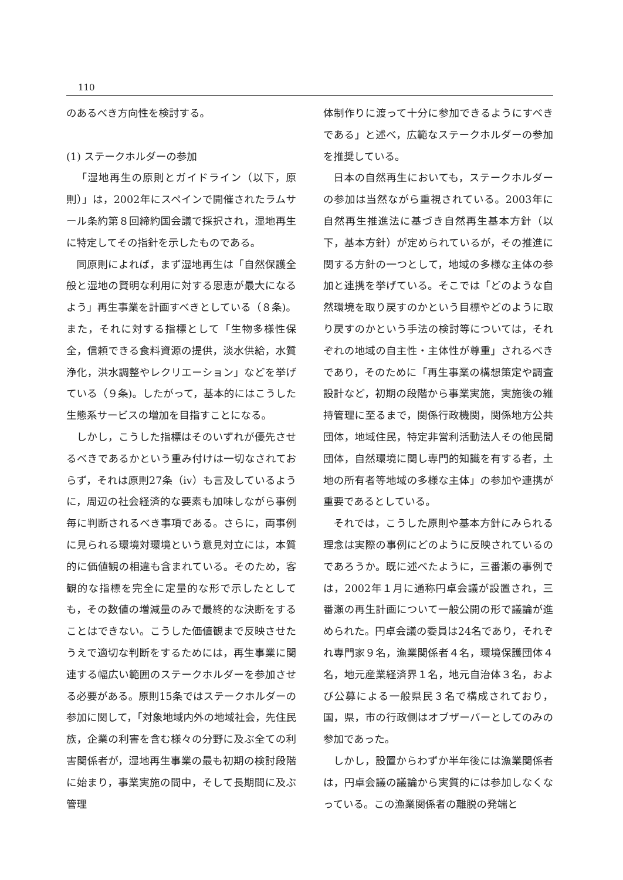110
のあるべき方向性を検討する。
(1) ステークホルダーの参加
「湿地再生の原則とガイドライン（以下，原則）」は，2002年にスペインで開催されたラムサール条約第８回締約国会議で採択され，湿地再生に特定してその指針を示したものである。
同原則によれば，まず湿地再生は「自然保護全般と湿地の賢明な利用に対する恩恵が最大になるよう」再生事業を計画すべきとしている（８条)。また，それに対する指標として「生物多様性保全，信頼できる食料資源の提供，淡水供給，水質浄化，洪水調整やレクリエーション」などを挙げている（９条)。したがって，基本的にはこうした生態系サービスの増加を目指すことになる。
しかし，こうした指標はそのいずれが優先させるべきであるかという重み付けは一切なされておらず，それは原則27条（iv）も言及しているように，周辺の社会経済的な要素も加味しながら事例毎に判断されるべき事項である。さらに，両事例に見られる環境対環境という意見対立には，本質的に価値観の相違も含まれている。そのため，客観的な指標を完全に定量的な形で示したとしても，その数値の増減量のみで最終的な決断をすることはできない。こうした価値観まで反映させたうえで適切な判断をするためには，再生事業に関連する幅広い範囲のステークホルダーを参加させる必要がある。原則15条ではステークホルダーの参加に関して，「対象地域内外の地域社会，先住民族，企業の利害を含む様々の分野に及ぶ全ての利害関係者が，湿地再生事業の最も初期の検討段階に始まり，事業実施の間中，そして長期間に及ぶ管理
体制作りに渡って十分に参加できるようにすべきである」と述べ，広範なステークホルダーの参加を推奨している。
日本の自然再生においても，ステークホルダーの参加は当然ながら重視されている。2003年に自然再生推進法に基づき自然再生基本方針（以下，基本方針）が定められているが，その推進に関する方針の一つとして，地域の多様な主体の参加と連携を挙げている。そこでは「どのような自然環境を取り戻すのかという目標やどのように取り戻すのかという手法の検討等については，それぞれの地域の自主性・主体性が尊重」されるべきであり，そのために「再生事業の構想策定や調査設計など，初期の段階から事業実施，実施後の維持管理に至るまで，関係行政機関，関係地方公共団体，地域住民，特定非営利活動法人その他民間団体，自然環境に関し専門的知識を有する者，土地の所有者等地域の多様な主体」の参加や連携が重要であるとしている。
それでは，こうした原則や基本方針にみられる理念は実際の事例にどのように反映されているのであろうか。既に述べたように，三番瀬の事例では，2002年１月に通称円卓会議が設置され，三番瀬の再生計画について一般公開の形で議論が進められた。円卓会議の委員は24名であり，それぞれ専門家９名，漁業関係者４名，環境保護団体４名，地元産業経済界１名，地元自治体３名，および公募による一般県民３名で構成されており，国，県，市の行政側はオブザーバーとしてのみの参加であった。
しかし，設置からわずか半年後には漁業関係者は，円卓会議の議論から実質的には参加しなくなっている。この漁業関係者の離脱の発端と